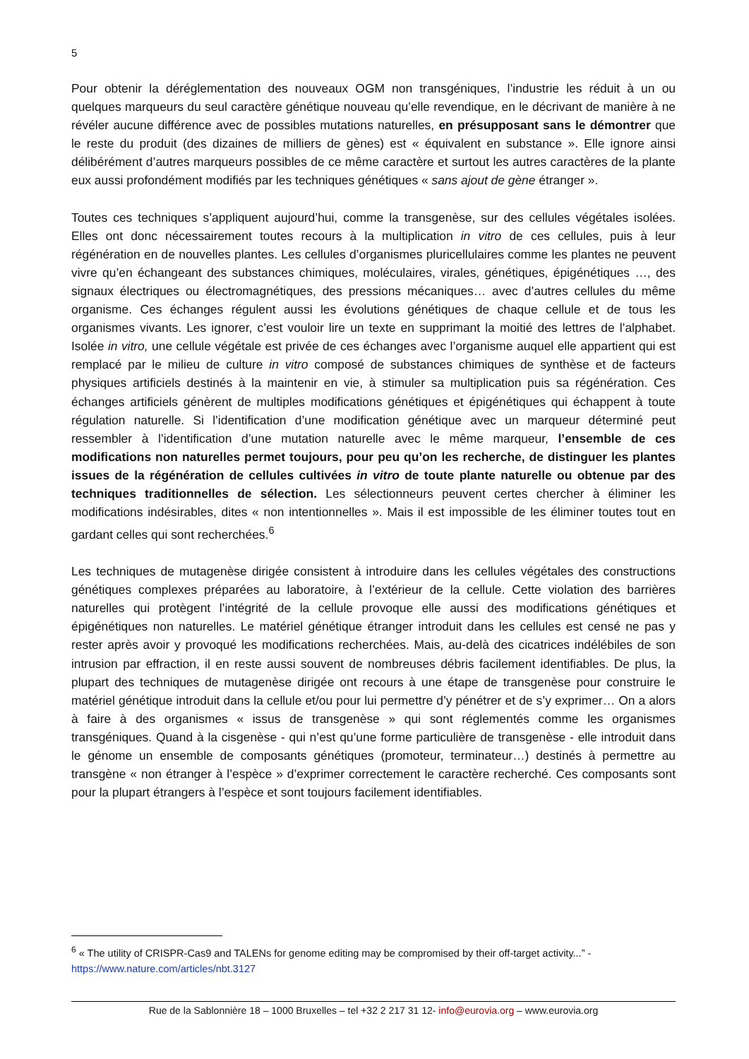5
Pour obtenir la déréglementation des nouveaux OGM non transgéniques, l’industrie les réduit à un ou quelques marqueurs du seul caractère génétique nouveau qu’elle revendique, en le décrivant de manière à ne révéler aucune différence avec de possibles mutations naturelles, en présupposant sans le démontrer que le reste du produit (des dizaines de milliers de gènes) est « équivalent en substance ». Elle ignore ainsi délibérément d’autres marqueurs possibles de ce même caractère et surtout les autres caractères de la plante eux aussi profondément modifiés par les techniques génétiques « sans ajout de gène étranger ».
Toutes ces techniques s’appliquent aujourd’hui, comme la transgenèse, sur des cellules végétales isolées. Elles ont donc nécessairement toutes recours à la multiplication in vitro de ces cellules, puis à leur régénération en de nouvelles plantes. Les cellules d’organismes pluricellulaires comme les plantes ne peuvent vivre qu’en échangeant des substances chimiques, moléculaires, virales, génétiques, épigénétiques …, des signaux électriques ou électromagnétiques, des pressions mécaniques… avec d’autres cellules du même organisme. Ces échanges régulent aussi les évolutions génétiques de chaque cellule et de tous les organismes vivants. Les ignorer, c’est vouloir lire un texte en supprimant la moitié des lettres de l’alphabet. Isolée in vitro, une cellule végétale est privée de ces échanges avec l’organisme auquel elle appartient qui est remplacé par le milieu de culture in vitro composé de substances chimiques de synthèse et de facteurs physiques artificiels destinés à la maintenir en vie, à stimuler sa multiplication puis sa régénération. Ces échanges artificiels génèrent de multiples modifications génétiques et épigénétiques qui échappent à toute régulation naturelle. Si l’identification d’une modification génétique avec un marqueur déterminé peut ressembler à l’identification d’une mutation naturelle avec le même marqueur, l’ensemble de ces modifications non naturelles permet toujours, pour peu qu’on les recherche, de distinguer les plantes issues de la régénération de cellules cultivées in vitro de toute plante naturelle ou obtenue par des techniques traditionnelles de sélection. Les sélectionneurs peuvent certes chercher à éliminer les modifications indésirables, dites « non intentionnelles ». Mais il est impossible de les éliminer toutes tout en gardant celles qui sont recherchées.<sup>6</sup>
Les techniques de mutagenèse dirigée consistent à introduire dans les cellules végétales des constructions génétiques complexes préparées au laboratoire, à l’extérieur de la cellule. Cette violation des barrières naturelles qui protègent l’intégrité de la cellule provoque elle aussi des modifications génétiques et épigénétiques non naturelles. Le matériel génétique étranger introduit dans les cellules est censé ne pas y rester après avoir y provoqué les modifications recherchées. Mais, au-delà des cicatrices indélébiles de son intrusion par effraction, il en reste aussi souvent de nombreuses débris facilement identifiables. De plus, la plupart des techniques de mutagenèse dirigée ont recours à une étape de transgenèse pour construire le matériel génétique introduit dans la cellule et/ou pour lui permettre d’y pénétrer et de s’y exprimer… On a alors à faire à des organismes « issus de transgenèse » qui sont réglementés comme les organismes transgéniques. Quand à la cisgenèse - qui n’est qu’une forme particulière de transgenèse - elle introduit dans le génome un ensemble de composants génétiques (promoteur, terminateur…) destinés à permettre au transgène « non étranger à l’espèce » d’exprimer correctement le caractère recherché. Ces composants sont pour la plupart étrangers à l’espèce et sont toujours facilement identifiables.
<sup>6</sup> « The utility of CRISPR-Cas9 and TALENs for genome editing may be compromised by their off-target activity...” - https://www.nature.com/articles/nbt.3127
Rue de la Sablonnière 18 – 1000 Bruxelles – tel +32 2 217 31 12- info@eurovia.org – www.eurovia.org